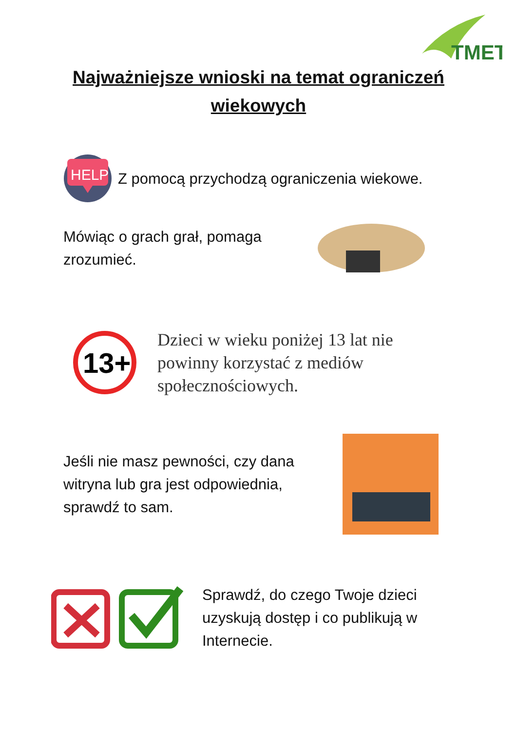TMET
Najważniejsze wnioski na temat ograniczeń
wiekowych
HELP
Z pomocą przychodzą ograniczenia wiekowe.
Mówiąc o grach grał, pomaga
zrozumieć.
13+
Dzieci w wieku poniżej 13 lat nie
powinny korzystać z mediów
społecznościowych.
Jeśli nie masz pewności, czy dana
witryna lub gra jest odpowiednia,
sprawdź to sam.
Sprawdź, do czego Twoje dzieci
uzyskują dostęp i co publikują w
Internecie.